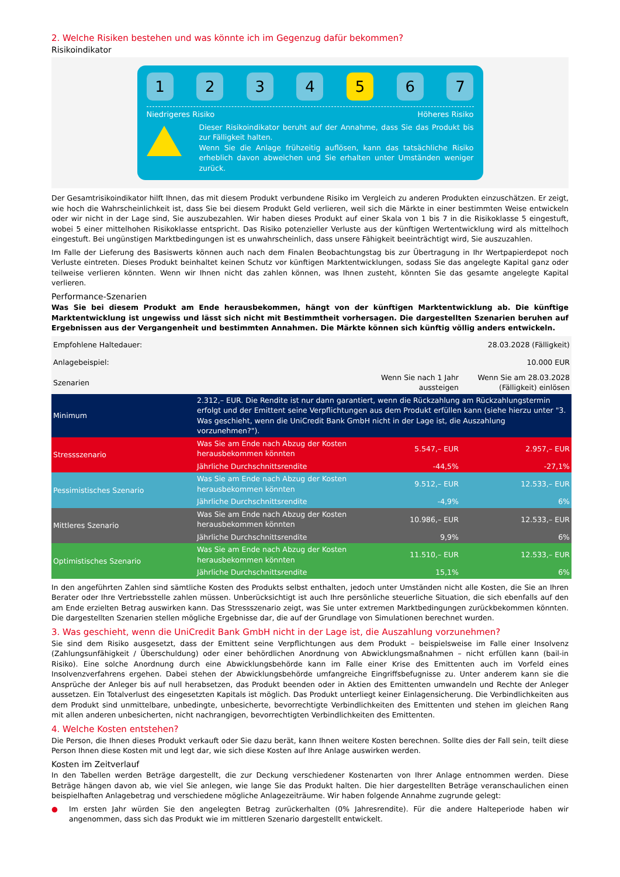2. Welche Risiken bestehen und was könnte ich im Gegenzug dafür bekommen?
Risikoindikator
1 2 3 4 5 6 7
Niedrigeres Risiko Höheres Risiko
Dieser Risikoindikator beruht auf der Annahme, dass Sie das Produkt bis zur Fälligkeit halten.
Wenn Sie die Anlage frühzeitig auflösen, kann das tatsächliche Risiko erheblich davon abweichen und Sie erhalten unter Umständen weniger zurück.
Der Gesamtrisikoindikator hilft Ihnen, das mit diesem Produkt verbundene Risiko im Vergleich zu anderen Produkten einzuschätzen. Er zeigt, wie hoch die Wahrscheinlichkeit ist, dass Sie bei diesem Produkt Geld verlieren, weil sich die Märkte in einer bestimmten Weise entwickeln oder wir nicht in der Lage sind, Sie auszubezahlen. Wir haben dieses Produkt auf einer Skala von 1 bis 7 in die Risikoklasse 5 eingestuft, wobei 5 einer mittelhohen Risikoklasse entspricht. Das Risiko potenzieller Verluste aus der künftigen Wertentwicklung wird als mittelhoch eingestuft. Bei ungünstigen Marktbedingungen ist es unwahrscheinlich, dass unsere Fähigkeit beeinträchtigt wird, Sie auszuzahlen.
Im Falle der Lieferung des Basiswerts können auch nach dem Finalen Beobachtungstag bis zur Übertragung in Ihr Wertpapierdepot noch Verluste eintreten. Dieses Produkt beinhaltet keinen Schutz vor künftigen Marktentwicklungen, sodass Sie das angelegte Kapital ganz oder teilweise verlieren könnten. Wenn wir Ihnen nicht das zahlen können, was Ihnen zusteht, könnten Sie das gesamte angelegte Kapital verlieren.
Performance-Szenarien
Was Sie bei diesem Produkt am Ende herausbekommen, hängt von der künftigen Marktentwicklung ab. Die künftige Marktentwicklung ist ungewiss und lässt sich nicht mit Bestimmtheit vorhersagen. Die dargestellten Szenarien beruhen auf Ergebnissen aus der Vergangenheit und bestimmten Annahmen. Die Märkte können sich künftig völlig anders entwickeln.
| Empfohlene Haltedauer: | | | 28.03.2028 (Fälligkeit) |
| Anlagebeispiel: | | | 10.000 EUR |
| Szenarien | | Wenn Sie nach 1 Jahr aussteigen | Wenn Sie am 28.03.2028 (Fälligkeit) einlösen |
| Minimum | 2.312,– EUR. Die Rendite ist nur dann garantiert, wenn die Rückzahlung am Rückzahlungstermin erfolgt und der Emittent seine Verpflichtungen aus dem Produkt erfüllen kann (siehe hierzu unter "3. Was geschieht, wenn die UniCredit Bank GmbH nicht in der Lage ist, die Auszahlung vorzunehmen?"). | | |
| Stressszenario | Was Sie am Ende nach Abzug der Kosten herausbekommen könnten | 5.547,– EUR | 2.957,– EUR |
| | Jährliche Durchschnittsrendite | -44,5% | -27,1% |
| Pessimistisches Szenario | Was Sie am Ende nach Abzug der Kosten herausbekommen könnten | 9.512,– EUR | 12.533,– EUR |
| | Jährliche Durchschnittsrendite | -4,9% | 6% |
| Mittleres Szenario | Was Sie am Ende nach Abzug der Kosten herausbekommen könnten | 10.986,– EUR | 12.533,– EUR |
| | Jährliche Durchschnittsrendite | 9,9% | 6% |
| Optimistisches Szenario | Was Sie am Ende nach Abzug der Kosten herausbekommen könnten | 11.510,– EUR | 12.533,– EUR |
| | Jährliche Durchschnittsrendite | 15,1% | 6% |
In den angeführten Zahlen sind sämtliche Kosten des Produkts selbst enthalten, jedoch unter Umständen nicht alle Kosten, die Sie an Ihren Berater oder Ihre Vertriebsstelle zahlen müssen. Unberücksichtigt ist auch Ihre persönliche steuerliche Situation, die sich ebenfalls auf den am Ende erzielten Betrag auswirken kann. Das Stressszenario zeigt, was Sie unter extremen Marktbedingungen zurückbekommen könnten. Die dargestellten Szenarien stellen mögliche Ergebnisse dar, die auf der Grundlage von Simulationen berechnet wurden.
3. Was geschieht, wenn die UniCredit Bank GmbH nicht in der Lage ist, die Auszahlung vorzunehmen?
Sie sind dem Risiko ausgesetzt, dass der Emittent seine Verpflichtungen aus dem Produkt – beispielsweise im Falle einer Insolvenz (Zahlungsunfähigkeit / Überschuldung) oder einer behördlichen Anordnung von Abwicklungsmaßnahmen – nicht erfüllen kann (bail-in Risiko). Eine solche Anordnung durch eine Abwicklungsbehörde kann im Falle einer Krise des Emittenten auch im Vorfeld eines Insolvenzverfahrens ergehen. Dabei stehen der Abwicklungsbehörde umfangreiche Eingriffsbefugnisse zu. Unter anderem kann sie die Ansprüche der Anleger bis auf null herabsetzen, das Produkt beenden oder in Aktien des Emittenten umwandeln und Rechte der Anleger aussetzen. Ein Totalverlust des eingesetzten Kapitals ist möglich. Das Produkt unterliegt keiner Einlagensicherung. Die Verbindlichkeiten aus dem Produkt sind unmittelbare, unbedingte, unbesicherte, bevorrechtigte Verbindlichkeiten des Emittenten und stehen im gleichen Rang mit allen anderen unbesicherten, nicht nachrangigen, bevorrechtigten Verbindlichkeiten des Emittenten.
4. Welche Kosten entstehen?
Die Person, die Ihnen dieses Produkt verkauft oder Sie dazu berät, kann Ihnen weitere Kosten berechnen. Sollte dies der Fall sein, teilt diese Person Ihnen diese Kosten mit und legt dar, wie sich diese Kosten auf Ihre Anlage auswirken werden.
Kosten im Zeitverlauf
In den Tabellen werden Beträge dargestellt, die zur Deckung verschiedener Kostenarten von Ihrer Anlage entnommen werden. Diese Beträge hängen davon ab, wie viel Sie anlegen, wie lange Sie das Produkt halten. Die hier dargestellten Beträge veranschaulichen einen beispielhaften Anlagebetrag und verschiedene mögliche Anlagezeiträume. Wir haben folgende Annahme zugrunde gelegt:
● Im ersten Jahr würden Sie den angelegten Betrag zurückerhalten (0% Jahresrendite). Für die andere Halteperiode haben wir angenommen, dass sich das Produkt wie im mittleren Szenario dargestellt entwickelt.